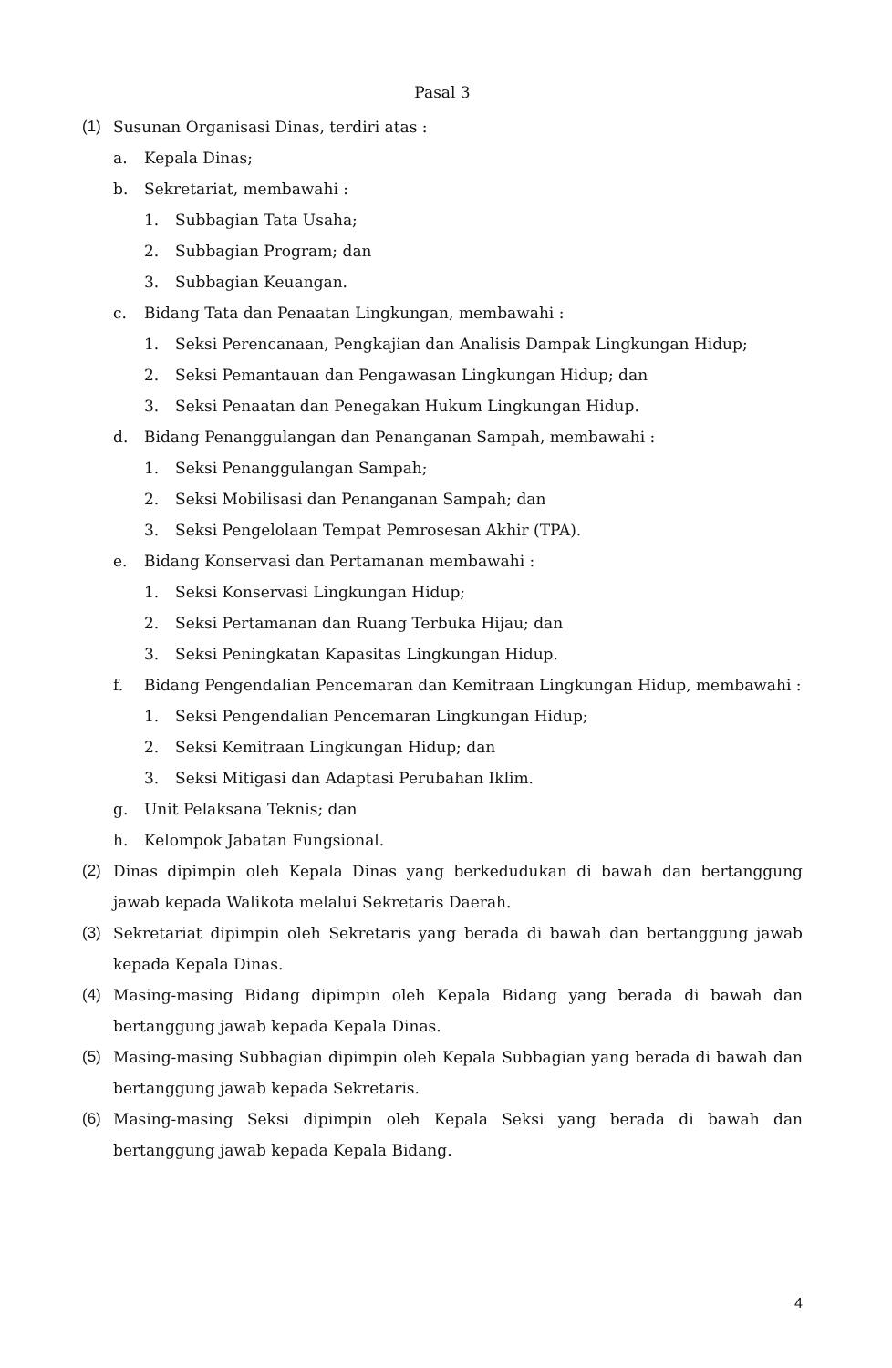Pasal 3
(1) Susunan Organisasi Dinas, terdiri atas :
a. Kepala Dinas;
b. Sekretariat, membawahi :
1. Subbagian Tata Usaha;
2. Subbagian Program; dan
3. Subbagian Keuangan.
c. Bidang Tata dan Penaatan Lingkungan, membawahi :
1. Seksi Perencanaan, Pengkajian dan Analisis Dampak Lingkungan Hidup;
2. Seksi Pemantauan dan Pengawasan Lingkungan Hidup; dan
3. Seksi Penaatan dan Penegakan Hukum Lingkungan Hidup.
d. Bidang Penanggulangan dan Penanganan Sampah, membawahi :
1. Seksi Penanggulangan Sampah;
2. Seksi Mobilisasi dan Penanganan Sampah; dan
3. Seksi Pengelolaan Tempat Pemrosesan Akhir (TPA).
e. Bidang Konservasi dan Pertamanan membawahi :
1. Seksi Konservasi Lingkungan Hidup;
2. Seksi Pertamanan dan Ruang Terbuka Hijau; dan
3. Seksi Peningkatan Kapasitas Lingkungan Hidup.
f. Bidang Pengendalian Pencemaran dan Kemitraan Lingkungan Hidup, membawahi :
1. Seksi Pengendalian Pencemaran Lingkungan Hidup;
2. Seksi Kemitraan Lingkungan Hidup; dan
3. Seksi Mitigasi dan Adaptasi Perubahan Iklim.
g. Unit Pelaksana Teknis; dan
h. Kelompok Jabatan Fungsional.
(2) Dinas dipimpin oleh Kepala Dinas yang berkedudukan di bawah dan bertanggung jawab kepada Walikota melalui Sekretaris Daerah.
(3) Sekretariat dipimpin oleh Sekretaris yang berada di bawah dan bertanggung jawab kepada Kepala Dinas.
(4) Masing-masing Bidang dipimpin oleh Kepala Bidang yang berada di bawah dan bertanggung jawab kepada Kepala Dinas.
(5) Masing-masing Subbagian dipimpin oleh Kepala Subbagian yang berada di bawah dan bertanggung jawab kepada Sekretaris.
(6) Masing-masing Seksi dipimpin oleh Kepala Seksi yang berada di bawah dan bertanggung jawab kepada Kepala Bidang.
4